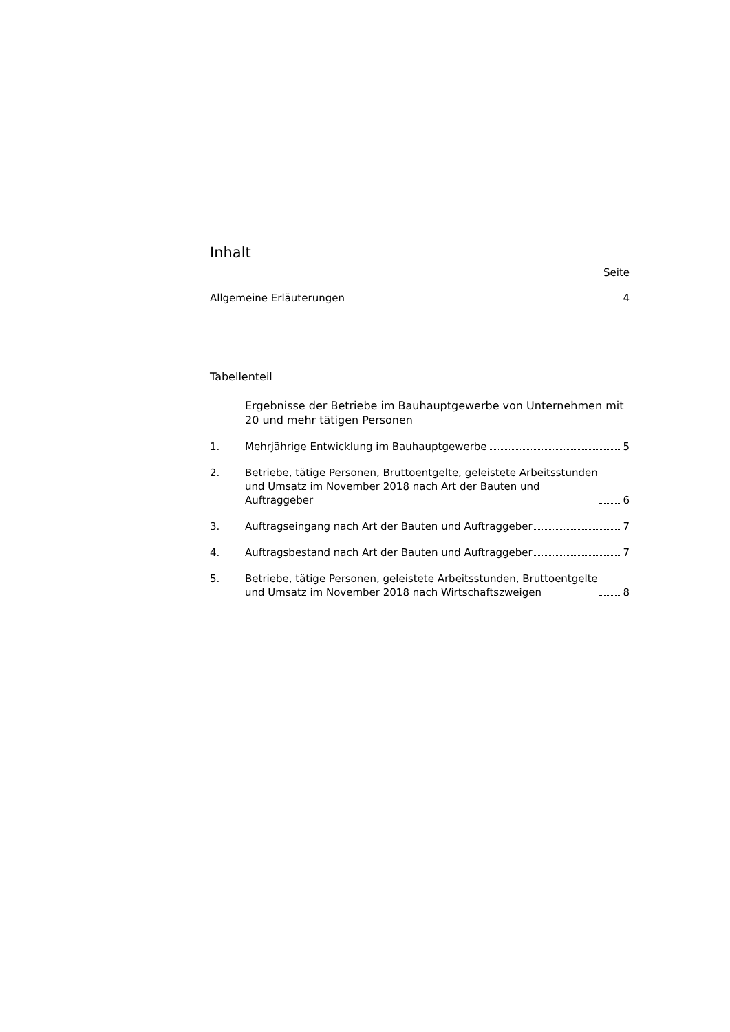Inhalt
Seite
Allgemeine Erläuterungen 4
Tabellenteil
Ergebnisse der Betriebe im Bauhauptgewerbe von Unternehmen mit 20 und mehr tätigen Personen
1.
Mehrjährige Entwicklung im Bauhauptgewerbe 5
2.
Betriebe, tätige Personen, Bruttoentgelte, geleistete Arbeitsstunden
und Umsatz im November 2018 nach Art der Bauten und
Auftraggeber 6
3.
Auftragseingang nach Art der Bauten und Auftraggeber 7
4.
Auftragsbestand nach Art der Bauten und Auftraggeber 7
5.
Betriebe, tätige Personen, geleistete Arbeitsstunden, Bruttoentgelte
und Umsatz im November 2018 nach Wirtschaftszweigen 8